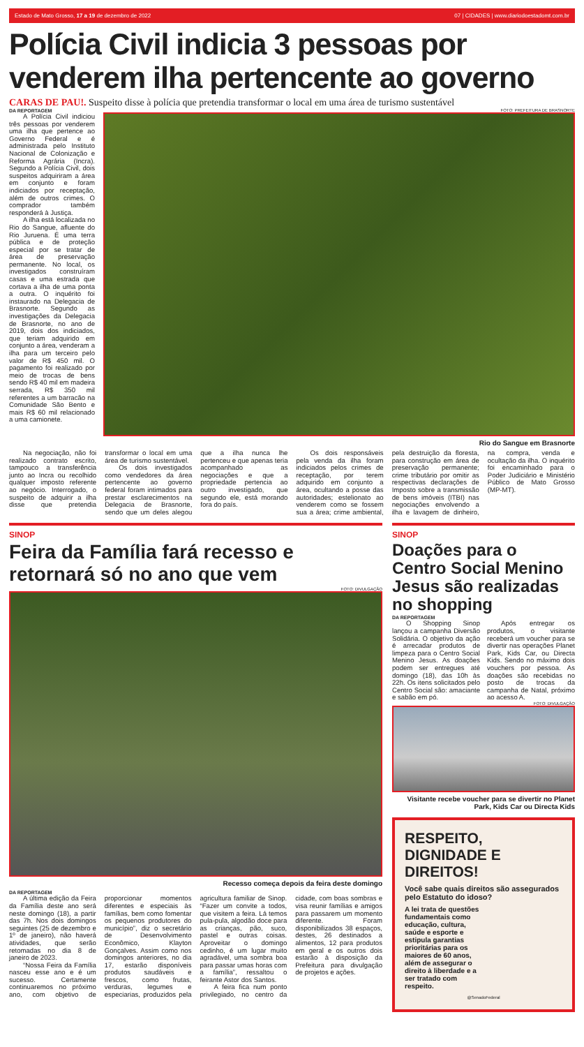Estado de Mato Grosso, 17 a 19 de dezembro de 2022 07 | CIDADES | www.diariodoestadomt.com.br
Polícia Civil indicia 3 pessoas por venderem ilha pertencente ao governo
CARAS DE PAU!. Suspeito disse à polícia que pretendia transformar o local em uma área de turismo sustentável
DA REPORTAGEM
A Polícia Civil indiciou três pessoas por venderem uma ilha que pertence ao Governo Federal e é administrada pelo Instituto Nacional de Colonização e Reforma Agrária (Incra). Segundo a Polícia Civil, dois suspeitos adquiriram a área em conjunto e foram indiciados por receptação, além de outros crimes. O comprador também responderá à Justiça.
A ilha está localizada no Rio do Sangue, afluente do Rio Juruena. É uma terra pública e de proteção especial por se tratar de área de preservação permanente. No local, os investigados construíram casas e uma estrada que cortava a ilha de uma ponta a outra. O inquérito foi instaurado na Delegacia de Brasnorte. Segundo as investigações da Delegacia de Brasnorte, no ano de 2019, dois dos indiciados, que teriam adquirido em conjunto a área, venderam a ilha para um terceiro pelo valor de R$ 450 mil. O pagamento foi realizado por meio de trocas de bens sendo R$ 40 mil em madeira serrada, R$ 350 mil referentes a um barracão na Comunidade São Bento e mais R$ 60 mil relacionado a uma camionete.
FOTO: PREFEITURA DE BRASNORTE
Rio do Sangue em Brasnorte
Na negociação, não foi realizado contrato escrito, tampouco a transferência junto ao Incra ou recolhido qualquer imposto referente ao negócio. Interrogado, o suspeito de adquirir a ilha disse que pretendia transformar o local em uma área de turismo sustentável.
Os dois investigados como vendedores da área pertencente ao governo federal foram intimados para prestar esclarecimentos na Delegacia de Brasnorte, sendo que um deles alegou que a ilha nunca lhe pertenceu e que apenas teria acompanhado as negociações e que a propriedade pertencia ao outro investigado, que segundo ele, está morando fora do país.
Os dois responsáveis pela venda da ilha foram indiciados pelos crimes de receptação, por terem adquirido em conjunto a área, ocultando a posse das autoridades; estelionato ao venderem como se fossem sua a área; crime ambiental, pela destruição da floresta, para construção em área de preservação permanente; crime tributário por omitir as respectivas declarações de Imposto sobre a transmissão de bens imóveis (ITBI) nas negociações envolvendo a ilha e lavagem de dinheiro, na compra, venda e ocultação da ilha. O inquérito foi encaminhado para o Poder Judiciário e Ministério Público de Mato Grosso (MP-MT).
SINOP
Feira da Família fará recesso e retornará só no ano que vem
FOTO: DIVULGAÇÃO
Recesso começa depois da feira deste domingo
DA REPORTAGEM
A última edição da Feira da Família deste ano será neste domingo (18), a partir das 7h. Nos dois domingos seguintes (25 de dezembro e 1º de janeiro), não haverá atividades, que serão retomadas no dia 8 de janeiro de 2023.
“Nossa Feira da Família nasceu esse ano e é um sucesso. Certamente continuaremos no próximo ano, com objetivo de proporcionar momentos diferentes e especiais às famílias, bem como fomentar os pequenos produtores do município”, diz o secretário de Desenvolvimento Econômico, Klayton Gonçalves. Assim como nos domingos anteriores, no dia 17, estarão disponíveis produtos saudáveis e frescos, como frutas, verduras, legumes e especiarias, produzidos pela agricultura familiar de Sinop. “Fazer um convite a todos, que visitem a feira. Lá temos pula-pula, algodão doce para as crianças, pão, suco, pastel e outras coisas. Aproveitar o domingo cedinho, é um lugar muito agradável, uma sombra boa para passar umas horas com a família”, ressaltou o feirante Astor dos Santos.
A feira fica num ponto privilegiado, no centro da cidade, com boas sombras e visa reunir famílias e amigos para passarem um momento diferente. Foram disponibilizados 38 espaços, destes, 26 destinados a alimentos, 12 para produtos em geral e os outros dois estarão à disposição da Prefeitura para divulgação de projetos e ações.
SINOP
Doações para o Centro Social Menino Jesus são realizadas no shopping
DA REPORTAGEM
O Shopping Sinop lançou a campanha Diversão Solidária. O objetivo da ação é arrecadar produtos de limpeza para o Centro Social Menino Jesus. As doações podem ser entregues até domingo (18), das 10h às 22h. Os itens solicitados pelo Centro Social são: amaciante e sabão em pó.
Após entregar os produtos, o visitante receberá um voucher para se divertir nas operações Planet Park, Kids Car, ou Directa Kids. Sendo no máximo dois vouchers por pessoa. As doações são recebidas no posto de trocas da campanha de Natal, próximo ao acesso A.
FOTO: DIVULGAÇÃO
Visitante recebe voucher para se divertir no Planet Park, Kids Car ou Directa Kids
RESPEITO, DIGNIDADE E DIREITOS!
Você sabe quais direitos são assegurados pelo Estatuto do idoso?
A lei trata de questões fundamentais como educação, cultura, saúde e esporte e estipula garantias prioritárias para os maiores de 60 anos, além de assegurar o direito à liberdade e a ser tratado com respeito.
@SenadoFederal